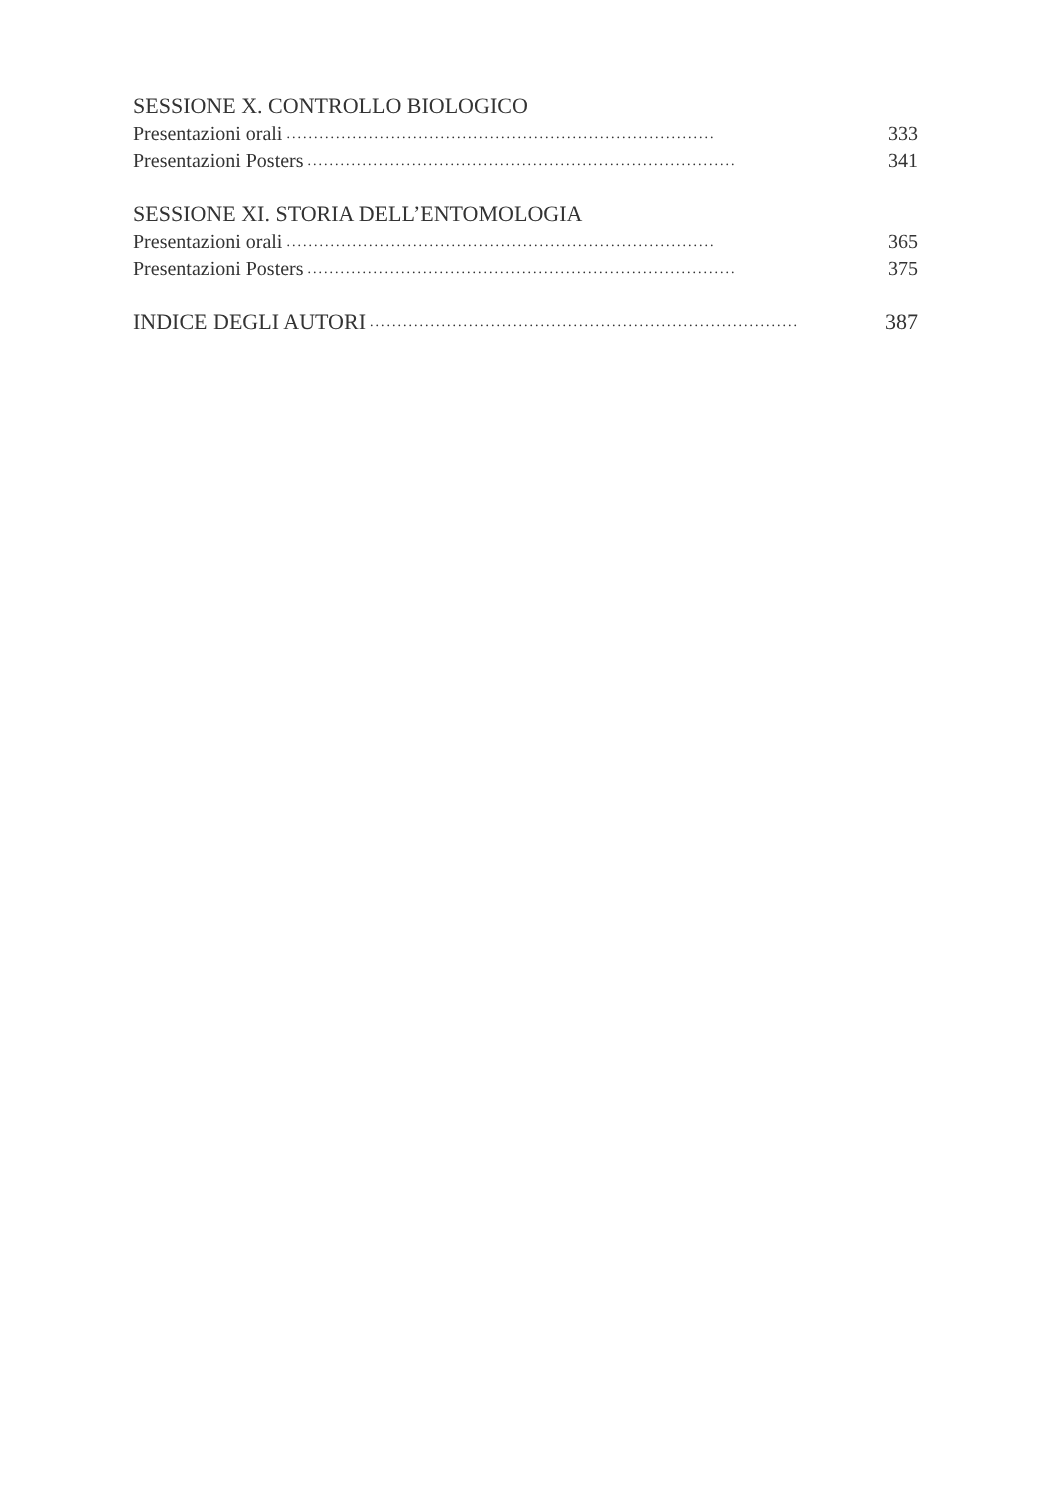SESSIONE X. CONTROLLO BIOLOGICO
Presentazioni orali.............................................................................. 333
Presentazioni Posters.............................................................................. 341
SESSIONE XI. STORIA DELL’ENTOMOLOGIA
Presentazioni orali.............................................................................. 365
Presentazioni Posters.............................................................................. 375
INDICE DEGLI AUTORI.............................................................................. 387